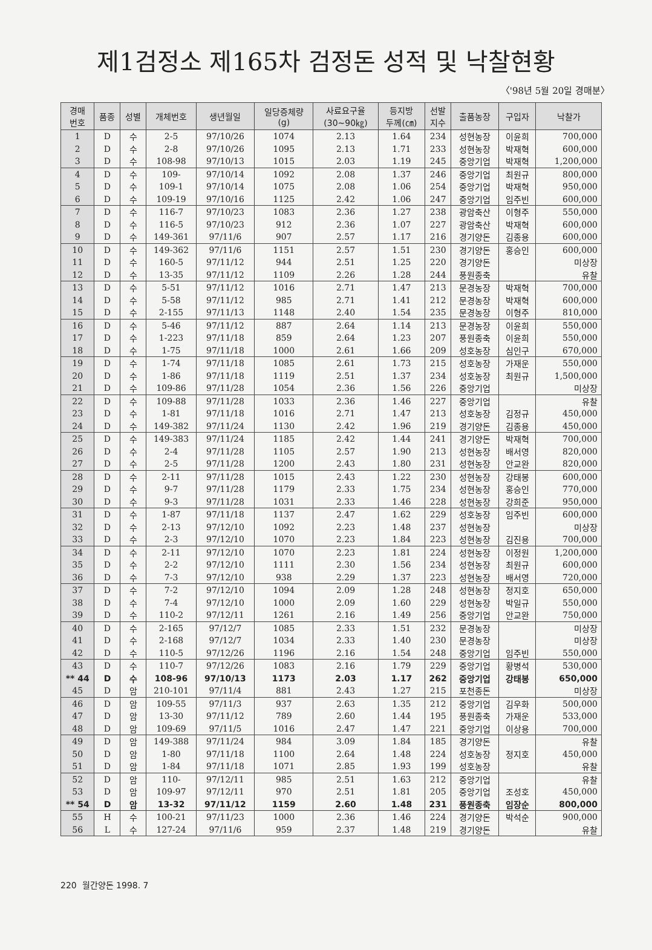제1검정소 제165차 검정돈 성적 및 낙찰현황
〈'98년 5월 20일 경매분〉
| 경매 번호 | 품종 | 성별 | 개체번호 | 생년월일 | 일당증체량 (g) | 사료요구율 (30~90㎏) | 등지방 두께(㎝) | 선발 지수 | 출품농장 | 구입자 | 낙찰가 |
| --- | --- | --- | --- | --- | --- | --- | --- | --- | --- | --- | --- |
| 1 | D | 수 | 2-5 | 97/10/26 | 1074 | 2.13 | 1.64 | 234 | 성현농장 | 이윤희 | 700,000 |
| 2 | D | 수 | 2-8 | 97/10/26 | 1095 | 2.13 | 1.71 | 233 | 성현농장 | 박재혁 | 600,000 |
| 3 | D | 수 | 108-98 | 97/10/13 | 1015 | 2.03 | 1.19 | 245 | 중앙기업 | 박재혁 | 1,200,000 |
| 4 | D | 수 | 109- | 97/10/14 | 1092 | 2.08 | 1.37 | 246 | 중앙기업 | 최원규 | 800,000 |
| 5 | D | 수 | 109-1 | 97/10/14 | 1075 | 2.08 | 1.06 | 254 | 중앙기업 | 박재혁 | 950,000 |
| 6 | D | 수 | 109-19 | 97/10/16 | 1125 | 2.42 | 1.06 | 247 | 중앙기업 | 임주빈 | 600,000 |
| 7 | D | 수 | 116-7 | 97/10/23 | 1083 | 2.36 | 1.27 | 238 | 광암축산 | 이형주 | 550,000 |
| 8 | D | 수 | 116-5 | 97/10/23 | 912 | 2.36 | 1.07 | 227 | 광암축산 | 박재혁 | 600,000 |
| 9 | D | 수 | 149-361 | 97/11/6 | 907 | 2.57 | 1.17 | 216 | 경기양돈 | 김종용 | 600,000 |
| 10 | D | 수 | 149-362 | 97/11/6 | 1151 | 2.57 | 1.51 | 230 | 경기양돈 | 홍승인 | 600,000 |
| 11 | D | 수 | 160-5 | 97/11/12 | 944 | 2.51 | 1.25 | 220 | 경기양돈 | | 미상장 |
| 12 | D | 수 | 13-35 | 97/11/12 | 1109 | 2.26 | 1.28 | 244 | 풍원종축 | | 유찰 |
| 13 | D | 수 | 5-51 | 97/11/12 | 1016 | 2.71 | 1.47 | 213 | 문경농장 | 박재혁 | 700,000 |
| 14 | D | 수 | 5-58 | 97/11/12 | 985 | 2.71 | 1.41 | 212 | 문경농장 | 박재혁 | 600,000 |
| 15 | D | 수 | 2-155 | 97/11/13 | 1148 | 2.40 | 1.54 | 235 | 문경농장 | 이형주 | 810,000 |
| 16 | D | 수 | 5-46 | 97/11/12 | 887 | 2.64 | 1.14 | 213 | 문경농장 | 이윤희 | 550,000 |
| 17 | D | 수 | 1-223 | 97/11/18 | 859 | 2.64 | 1.23 | 207 | 풍원종축 | 이윤희 | 550,000 |
| 18 | D | 수 | 1-75 | 97/11/18 | 1000 | 2.61 | 1.66 | 209 | 성호농장 | 심인구 | 670,000 |
| 19 | D | 수 | 1-74 | 97/11/18 | 1085 | 2.61 | 1.73 | 215 | 성호농장 | 가재운 | 550,000 |
| 20 | D | 수 | 1-86 | 97/11/18 | 1119 | 2.51 | 1.37 | 234 | 성호농장 | 최원규 | 1,500,000 |
| 21 | D | 수 | 109-86 | 97/11/28 | 1054 | 2.36 | 1.56 | 226 | 중앙기업 | | 미상장 |
| 22 | D | 수 | 109-88 | 97/11/28 | 1033 | 2.36 | 1.46 | 227 | 중앙기업 | | 유찰 |
| 23 | D | 수 | 1-81 | 97/11/18 | 1016 | 2.71 | 1.47 | 213 | 성호농장 | 김정규 | 450,000 |
| 24 | D | 수 | 149-382 | 97/11/24 | 1130 | 2.42 | 1.96 | 219 | 경기양돈 | 김종용 | 450,000 |
| 25 | D | 수 | 149-383 | 97/11/24 | 1185 | 2.42 | 1.44 | 241 | 경기양돈 | 박재혁 | 700,000 |
| 26 | D | 수 | 2-4 | 97/11/28 | 1105 | 2.57 | 1.90 | 213 | 성현농장 | 배서영 | 820,000 |
| 27 | D | 수 | 2-5 | 97/11/28 | 1200 | 2.43 | 1.80 | 231 | 성현농장 | 안교완 | 820,000 |
| 28 | D | 수 | 2-11 | 97/11/28 | 1015 | 2.43 | 1.22 | 230 | 성현농장 | 강태봉 | 600,000 |
| 29 | D | 수 | 9-7 | 97/11/28 | 1179 | 2.33 | 1.75 | 234 | 성현농장 | 홍승인 | 770,000 |
| 30 | D | 수 | 9-3 | 97/11/28 | 1031 | 2.33 | 1.46 | 228 | 성현농장 | 강희준 | 950,000 |
| 31 | D | 수 | 1-87 | 97/11/18 | 1137 | 2.47 | 1.62 | 229 | 성호농장 | 임주빈 | 600,000 |
| 32 | D | 수 | 2-13 | 97/12/10 | 1092 | 2.23 | 1.48 | 237 | 성현농장 | | 미상장 |
| 33 | D | 수 | 2-3 | 97/12/10 | 1070 | 2.23 | 1.84 | 223 | 성현농장 | 김진용 | 700,000 |
| 34 | D | 수 | 2-11 | 97/12/10 | 1070 | 2.23 | 1.81 | 224 | 성현농장 | 이정원 | 1,200,000 |
| 35 | D | 수 | 2-2 | 97/12/10 | 1111 | 2.30 | 1.56 | 234 | 성현농장 | 최원규 | 600,000 |
| 36 | D | 수 | 7-3 | 97/12/10 | 938 | 2.29 | 1.37 | 223 | 성현농장 | 배서영 | 720,000 |
| 37 | D | 수 | 7-2 | 97/12/10 | 1094 | 2.09 | 1.28 | 248 | 성현농장 | 정지호 | 650,000 |
| 38 | D | 수 | 7-4 | 97/12/10 | 1000 | 2.09 | 1.60 | 229 | 성현농장 | 박일규 | 550,000 |
| 39 | D | 수 | 110-2 | 97/12/11 | 1261 | 2.16 | 1.49 | 256 | 중앙기업 | 안교완 | 750,000 |
| 40 | D | 수 | 2-165 | 97/12/7 | 1085 | 2.33 | 1.51 | 232 | 문경농장 | | 미상장 |
| 41 | D | 수 | 2-168 | 97/12/7 | 1034 | 2.33 | 1.40 | 230 | 문경농장 | | 미상장 |
| 42 | D | 수 | 110-5 | 97/12/26 | 1196 | 2.16 | 1.54 | 248 | 중앙기업 | 임주빈 | 550,000 |
| 43 | D | 수 | 110-7 | 97/12/26 | 1083 | 2.16 | 1.79 | 229 | 중앙기업 | 황병석 | 530,000 |
| ** 44 | D | 수 | 108-96 | 97/10/13 | 1173 | 2.03 | 1.17 | 262 | 중앙기업 | 강태봉 | 650,000 |
| 45 | D | 암 | 210-101 | 97/11/4 | 881 | 2.43 | 1.27 | 215 | 포천종돈 | | 미상장 |
| 46 | D | 암 | 109-55 | 97/11/3 | 937 | 2.63 | 1.35 | 212 | 중앙기업 | 김우화 | 500,000 |
| 47 | D | 암 | 13-30 | 97/11/12 | 789 | 2.60 | 1.44 | 195 | 풍원종축 | 가재운 | 533,000 |
| 48 | D | 암 | 109-69 | 97/11/5 | 1016 | 2.47 | 1.47 | 221 | 중앙기업 | 이상용 | 700,000 |
| 49 | D | 암 | 149-388 | 97/11/24 | 984 | 3.09 | 1.84 | 185 | 경기양돈 | | 유찰 |
| 50 | D | 암 | 1-80 | 97/11/18 | 1100 | 2.64 | 1.48 | 224 | 성호농장 | 정지호 | 450,000 |
| 51 | D | 암 | 1-84 | 97/11/18 | 1071 | 2.85 | 1.93 | 199 | 성호농장 | | 유찰 |
| 52 | D | 암 | 110- | 97/12/11 | 985 | 2.51 | 1.63 | 212 | 중앙기업 | | 유찰 |
| 53 | D | 암 | 109-97 | 97/12/11 | 970 | 2.51 | 1.81 | 205 | 중앙기업 | 조성호 | 450,000 |
| ** 54 | D | 암 | 13-32 | 97/11/12 | 1159 | 2.60 | 1.48 | 231 | 풍원종축 | 임장순 | 800,000 |
| 55 | H | 수 | 100-21 | 97/11/23 | 1000 | 2.36 | 1.46 | 224 | 경기양돈 | 박석순 | 900,000 |
| 56 | L | 수 | 127-24 | 97/11/6 | 959 | 2.37 | 1.48 | 219 | 경기양돈 | | 유찰 |
220 월간양돈 1998. 7